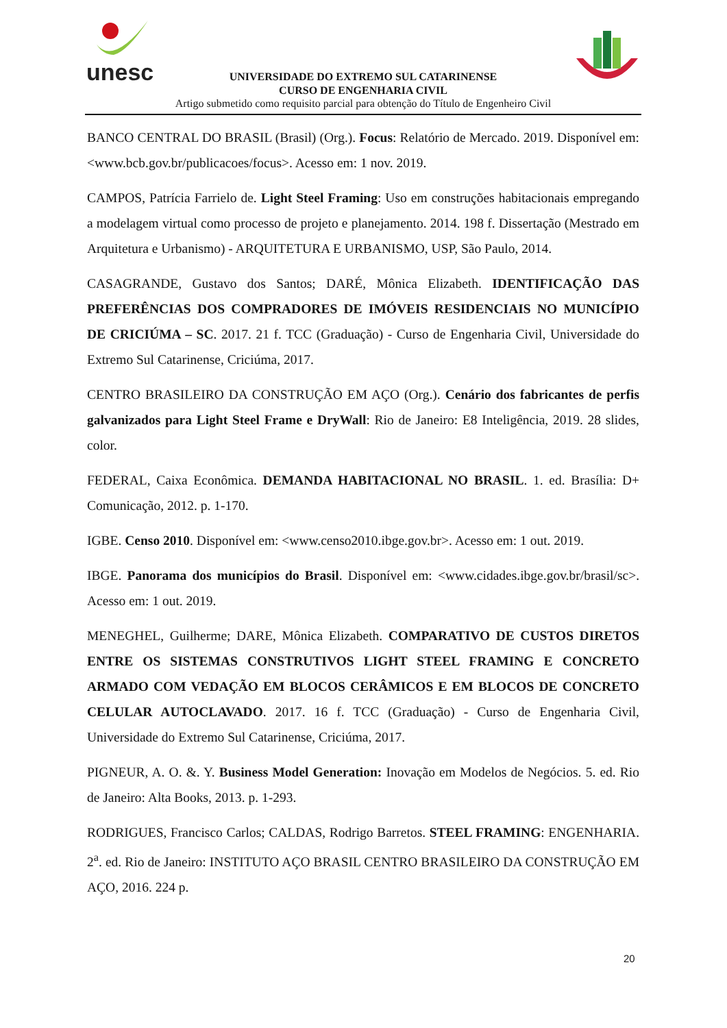unesc
UNIVERSIDADE DO EXTREMO SUL CATARINENSE
CURSO DE ENGENHARIA CIVIL
Artigo submetido como requisito parcial para obtenção do Título de Engenheiro Civil
BANCO CENTRAL DO BRASIL (Brasil) (Org.). Focus: Relatório de Mercado. 2019. Disponível em: <www.bcb.gov.br/publicacoes/focus>. Acesso em: 1 nov. 2019.
CAMPOS, Patrícia Farrielo de. Light Steel Framing: Uso em construções habitacionais empregando a modelagem virtual como processo de projeto e planejamento. 2014. 198 f. Dissertação (Mestrado em Arquitetura e Urbanismo) - ARQUITETURA E URBANISMO, USP, São Paulo, 2014.
CASAGRANDE, Gustavo dos Santos; DARÉ, Mônica Elizabeth. IDENTIFICAÇÃO DAS PREFERÊNCIAS DOS COMPRADORES DE IMÓVEIS RESIDENCIAIS NO MUNICÍPIO DE CRICIÚMA – SC. 2017. 21 f. TCC (Graduação) - Curso de Engenharia Civil, Universidade do Extremo Sul Catarinense, Criciúma, 2017.
CENTRO BRASILEIRO DA CONSTRUÇÃO EM AÇO (Org.). Cenário dos fabricantes de perfis galvanizados para Light Steel Frame e DryWall: Rio de Janeiro: E8 Inteligência, 2019. 28 slides, color.
FEDERAL, Caixa Econômica. DEMANDA HABITACIONAL NO BRASIL. 1. ed. Brasília: D+ Comunicação, 2012. p. 1-170.
IGBE. Censo 2010. Disponível em: <www.censo2010.ibge.gov.br>. Acesso em: 1 out. 2019.
IBGE. Panorama dos municípios do Brasil. Disponível em: <www.cidades.ibge.gov.br/brasil/sc>. Acesso em: 1 out. 2019.
MENEGHEL, Guilherme; DARE, Mônica Elizabeth. COMPARATIVO DE CUSTOS DIRETOS ENTRE OS SISTEMAS CONSTRUTIVOS LIGHT STEEL FRAMING E CONCRETO ARMADO COM VEDAÇÃO EM BLOCOS CERÂMICOS E EM BLOCOS DE CONCRETO CELULAR AUTOCLAVADO. 2017. 16 f. TCC (Graduação) - Curso de Engenharia Civil, Universidade do Extremo Sul Catarinense, Criciúma, 2017.
PIGNEUR, A. O. &. Y. Business Model Generation: Inovação em Modelos de Negócios. 5. ed. Rio de Janeiro: Alta Books, 2013. p. 1-293.
RODRIGUES, Francisco Carlos; CALDAS, Rodrigo Barretos. STEEL FRAMING: ENGENHARIA. 2<sup>a</sup>. ed. Rio de Janeiro: INSTITUTO AÇO BRASIL CENTRO BRASILEIRO DA CONSTRUÇÃO EM AÇO, 2016. 224 p.
20